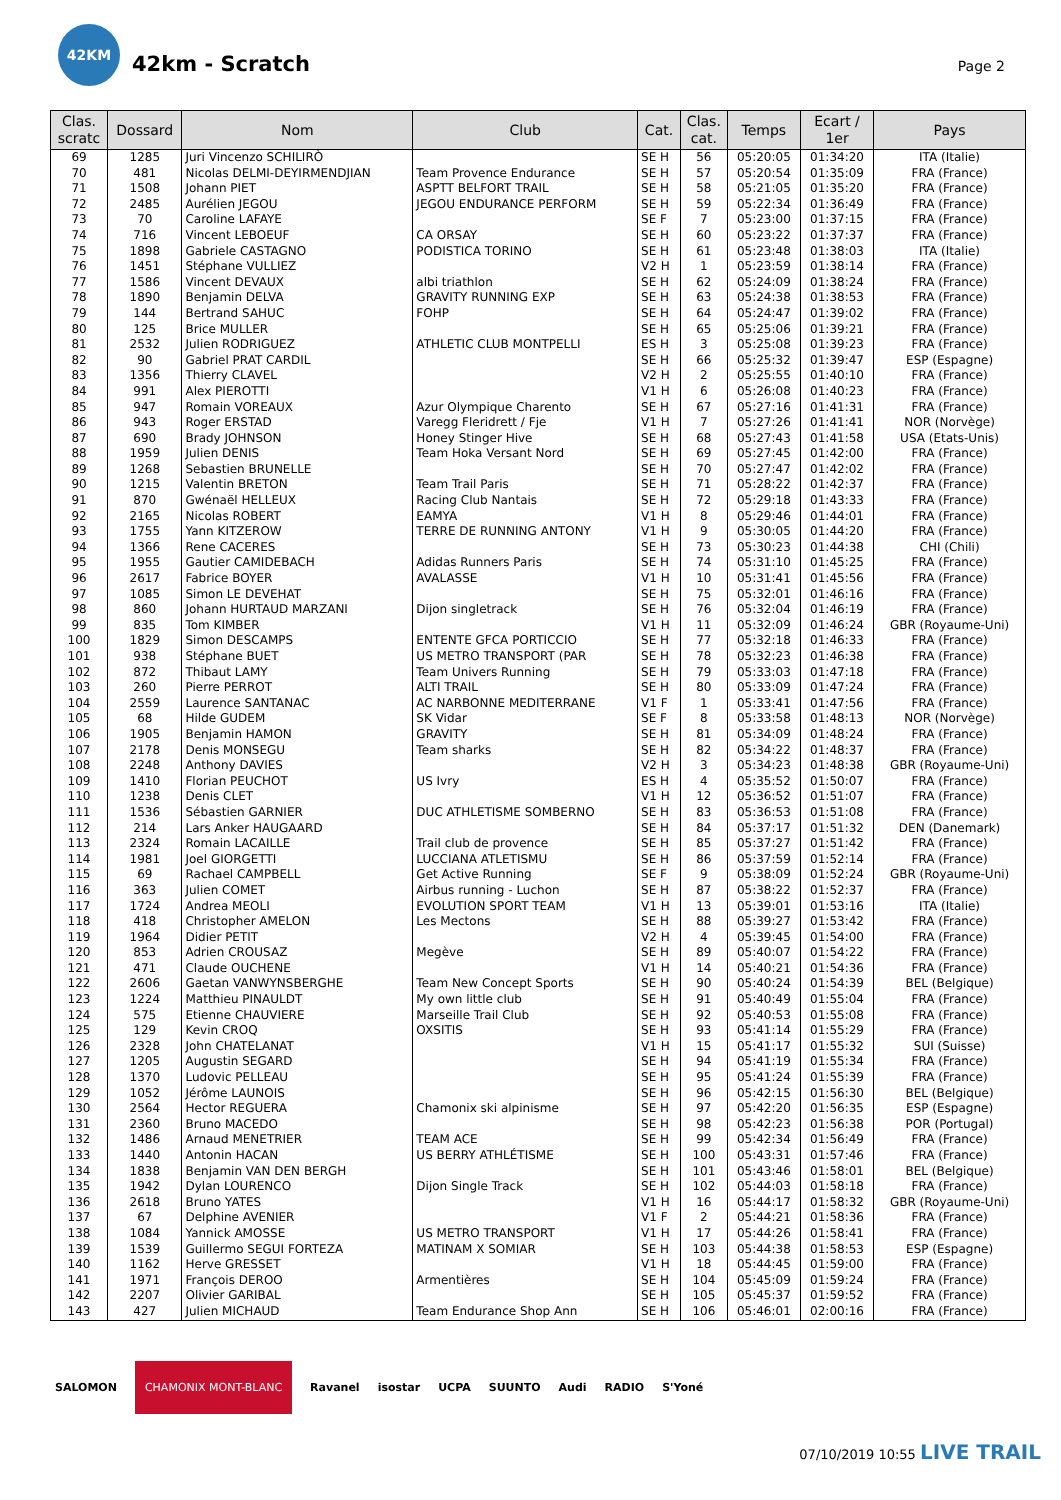42KM
42km - Scratch
Page 2
| Clas. scratc | Dossard | Nom | Club | Cat. | Clas. cat. | Temps | Ecart / 1er | Pays |
| --- | --- | --- | --- | --- | --- | --- | --- | --- |
| 69 | 1285 | Juri Vincenzo SCHILIRÒ | | SE H | 56 | 05:20:05 | 01:34:20 | ITA (Italie) |
| 70 | 481 | Nicolas DELMI-DEYIRMENDJIAN | Team Provence Endurance | SE H | 57 | 05:20:54 | 01:35:09 | FRA (France) |
| 71 | 1508 | Johann PIET | ASPTT BELFORT TRAIL | SE H | 58 | 05:21:05 | 01:35:20 | FRA (France) |
| 72 | 2485 | Aurélien JEGOU | JEGOU ENDURANCE PERFORM | SE H | 59 | 05:22:34 | 01:36:49 | FRA (France) |
| 73 | 70 | Caroline LAFAYE | | SE F | 7 | 05:23:00 | 01:37:15 | FRA (France) |
| 74 | 716 | Vincent LEBOEUF | CA ORSAY | SE H | 60 | 05:23:22 | 01:37:37 | FRA (France) |
| 75 | 1898 | Gabriele CASTAGNO | PODISTICA TORINO | SE H | 61 | 05:23:48 | 01:38:03 | ITA (Italie) |
| 76 | 1451 | Stéphane VULLIEZ | | V2 H | 1 | 05:23:59 | 01:38:14 | FRA (France) |
| 77 | 1586 | Vincent DEVAUX | albi triathlon | SE H | 62 | 05:24:09 | 01:38:24 | FRA (France) |
| 78 | 1890 | Benjamin DELVA | GRAVITY RUNNING EXP | SE H | 63 | 05:24:38 | 01:38:53 | FRA (France) |
| 79 | 144 | Bertrand SAHUC | FOHP | SE H | 64 | 05:24:47 | 01:39:02 | FRA (France) |
| 80 | 125 | Brice MULLER | | SE H | 65 | 05:25:06 | 01:39:21 | FRA (France) |
| 81 | 2532 | Julien RODRIGUEZ | ATHLETIC CLUB MONTPELLI | ES H | 3 | 05:25:08 | 01:39:23 | FRA (France) |
| 82 | 90 | Gabriel PRAT CARDIL | | SE H | 66 | 05:25:32 | 01:39:47 | ESP (Espagne) |
| 83 | 1356 | Thierry CLAVEL | | V2 H | 2 | 05:25:55 | 01:40:10 | FRA (France) |
| 84 | 991 | Alex PIEROTTI | | V1 H | 6 | 05:26:08 | 01:40:23 | FRA (France) |
| 85 | 947 | Romain VOREAUX | Azur Olympique Charento | SE H | 67 | 05:27:16 | 01:41:31 | FRA (France) |
| 86 | 943 | Roger ERSTAD | Varegg Fleridrett / Fje | V1 H | 7 | 05:27:26 | 01:41:41 | NOR (Norvège) |
| 87 | 690 | Brady JOHNSON | Honey Stinger Hive | SE H | 68 | 05:27:43 | 01:41:58 | USA (Etats-Unis) |
| 88 | 1959 | Julien DENIS | Team Hoka Versant Nord | SE H | 69 | 05:27:45 | 01:42:00 | FRA (France) |
| 89 | 1268 | Sebastien BRUNELLE | | SE H | 70 | 05:27:47 | 01:42:02 | FRA (France) |
| 90 | 1215 | Valentin BRETON | Team Trail Paris | SE H | 71 | 05:28:22 | 01:42:37 | FRA (France) |
| 91 | 870 | Gwénaël HELLEUX | Racing Club Nantais | SE H | 72 | 05:29:18 | 01:43:33 | FRA (France) |
| 92 | 2165 | Nicolas ROBERT | EAMYA | V1 H | 8 | 05:29:46 | 01:44:01 | FRA (France) |
| 93 | 1755 | Yann KITZEROW | TERRE DE RUNNING ANTONY | V1 H | 9 | 05:30:05 | 01:44:20 | FRA (France) |
| 94 | 1366 | Rene CACERES | | SE H | 73 | 05:30:23 | 01:44:38 | CHI (Chili) |
| 95 | 1955 | Gautier CAMIDEBACH | Adidas Runners Paris | SE H | 74 | 05:31:10 | 01:45:25 | FRA (France) |
| 96 | 2617 | Fabrice BOYER | AVALASSE | V1 H | 10 | 05:31:41 | 01:45:56 | FRA (France) |
| 97 | 1085 | Simon LE DEVEHAT | | SE H | 75 | 05:32:01 | 01:46:16 | FRA (France) |
| 98 | 860 | Johann HURTAUD MARZANI | Dijon singletrack | SE H | 76 | 05:32:04 | 01:46:19 | FRA (France) |
| 99 | 835 | Tom KIMBER | | V1 H | 11 | 05:32:09 | 01:46:24 | GBR (Royaume-Uni) |
| 100 | 1829 | Simon DESCAMPS | ENTENTE GFCA PORTICCIO | SE H | 77 | 05:32:18 | 01:46:33 | FRA (France) |
| 101 | 938 | Stéphane BUET | US METRO TRANSPORT (PAR | SE H | 78 | 05:32:23 | 01:46:38 | FRA (France) |
| 102 | 872 | Thibaut LAMY | Team Univers Running | SE H | 79 | 05:33:03 | 01:47:18 | FRA (France) |
| 103 | 260 | Pierre PERROT | ALTI TRAIL | SE H | 80 | 05:33:09 | 01:47:24 | FRA (France) |
| 104 | 2559 | Laurence SANTANAC | AC NARBONNE MEDITERRANE | V1 F | 1 | 05:33:41 | 01:47:56 | FRA (France) |
| 105 | 68 | Hilde GUDEM | SK Vidar | SE F | 8 | 05:33:58 | 01:48:13 | NOR (Norvège) |
| 106 | 1905 | Benjamin HAMON | GRAVITY | SE H | 81 | 05:34:09 | 01:48:24 | FRA (France) |
| 107 | 2178 | Denis MONSEGU | Team sharks | SE H | 82 | 05:34:22 | 01:48:37 | FRA (France) |
| 108 | 2248 | Anthony DAVIES | | V2 H | 3 | 05:34:23 | 01:48:38 | GBR (Royaume-Uni) |
| 109 | 1410 | Florian PEUCHOT | US Ivry | ES H | 4 | 05:35:52 | 01:50:07 | FRA (France) |
| 110 | 1238 | Denis CLET | | V1 H | 12 | 05:36:52 | 01:51:07 | FRA (France) |
| 111 | 1536 | Sébastien GARNIER | DUC ATHLETISME SOMBERNO | SE H | 83 | 05:36:53 | 01:51:08 | FRA (France) |
| 112 | 214 | Lars Anker HAUGAARD | | SE H | 84 | 05:37:17 | 01:51:32 | DEN (Danemark) |
| 113 | 2324 | Romain LACAILLE | Trail club de provence | SE H | 85 | 05:37:27 | 01:51:42 | FRA (France) |
| 114 | 1981 | Joel GIORGETTI | LUCCIANA ATLETISMU | SE H | 86 | 05:37:59 | 01:52:14 | FRA (France) |
| 115 | 69 | Rachael CAMPBELL | Get Active Running | SE F | 9 | 05:38:09 | 01:52:24 | GBR (Royaume-Uni) |
| 116 | 363 | Julien COMET | Airbus running - Luchon | SE H | 87 | 05:38:22 | 01:52:37 | FRA (France) |
| 117 | 1724 | Andrea MEOLI | EVOLUTION SPORT TEAM | V1 H | 13 | 05:39:01 | 01:53:16 | ITA (Italie) |
| 118 | 418 | Christopher AMELON | Les Mectons | SE H | 88 | 05:39:27 | 01:53:42 | FRA (France) |
| 119 | 1964 | Didier PETIT | | V2 H | 4 | 05:39:45 | 01:54:00 | FRA (France) |
| 120 | 853 | Adrien CROUSAZ | Megève | SE H | 89 | 05:40:07 | 01:54:22 | FRA (France) |
| 121 | 471 | Claude OUCHENE | | V1 H | 14 | 05:40:21 | 01:54:36 | FRA (France) |
| 122 | 2606 | Gaetan VANWYNSBERGHE | Team New Concept Sports | SE H | 90 | 05:40:24 | 01:54:39 | BEL (Belgique) |
| 123 | 1224 | Matthieu PINAULDT | My own little club | SE H | 91 | 05:40:49 | 01:55:04 | FRA (France) |
| 124 | 575 | Etienne CHAUVIERE | Marseille Trail Club | SE H | 92 | 05:40:53 | 01:55:08 | FRA (France) |
| 125 | 129 | Kevin CROQ | OXSITIS | SE H | 93 | 05:41:14 | 01:55:29 | FRA (France) |
| 126 | 2328 | John CHATELANAT | | V1 H | 15 | 05:41:17 | 01:55:32 | SUI (Suisse) |
| 127 | 1205 | Augustin SEGARD | | SE H | 94 | 05:41:19 | 01:55:34 | FRA (France) |
| 128 | 1370 | Ludovic PELLEAU | | SE H | 95 | 05:41:24 | 01:55:39 | FRA (France) |
| 129 | 1052 | Jérôme LAUNOIS | | SE H | 96 | 05:42:15 | 01:56:30 | BEL (Belgique) |
| 130 | 2564 | Hector REGUERA | Chamonix ski alpinisme | SE H | 97 | 05:42:20 | 01:56:35 | ESP (Espagne) |
| 131 | 2360 | Bruno MACEDO | | SE H | 98 | 05:42:23 | 01:56:38 | POR (Portugal) |
| 132 | 1486 | Arnaud MENETRIER | TEAM ACE | SE H | 99 | 05:42:34 | 01:56:49 | FRA (France) |
| 133 | 1440 | Antonin HACAN | US BERRY ATHLÉTISME | SE H | 100 | 05:43:31 | 01:57:46 | FRA (France) |
| 134 | 1838 | Benjamin VAN DEN BERGH | | SE H | 101 | 05:43:46 | 01:58:01 | BEL (Belgique) |
| 135 | 1942 | Dylan LOURENCO | Dijon Single Track | SE H | 102 | 05:44:03 | 01:58:18 | FRA (France) |
| 136 | 2618 | Bruno YATES | | V1 H | 16 | 05:44:17 | 01:58:32 | GBR (Royaume-Uni) |
| 137 | 67 | Delphine AVENIER | | V1 F | 2 | 05:44:21 | 01:58:36 | FRA (France) |
| 138 | 1084 | Yannick AMOSSE | US METRO TRANSPORT | V1 H | 17 | 05:44:26 | 01:58:41 | FRA (France) |
| 139 | 1539 | Guillermo SEGUI FORTEZA | MATINAM X SOMIAR | SE H | 103 | 05:44:38 | 01:58:53 | ESP (Espagne) |
| 140 | 1162 | Herve GRESSET | | V1 H | 18 | 05:44:45 | 01:59:00 | FRA (France) |
| 141 | 1971 | François DEROO | Armentières | SE H | 104 | 05:45:09 | 01:59:24 | FRA (France) |
| 142 | 2207 | Olivier GARIBAL | | SE H | 105 | 05:45:37 | 01:59:52 | FRA (France) |
| 143 | 427 | Julien MICHAUD | Team Endurance Shop Ann | SE H | 106 | 05:46:01 | 02:00:16 | FRA (France) |
SALOMON CHAMONIX MONT-BLANC Ravanel isostar UCPA SUUNTO Audi RADIO S'Yoné
07/10/2019 10:55 LIVE TRAIL